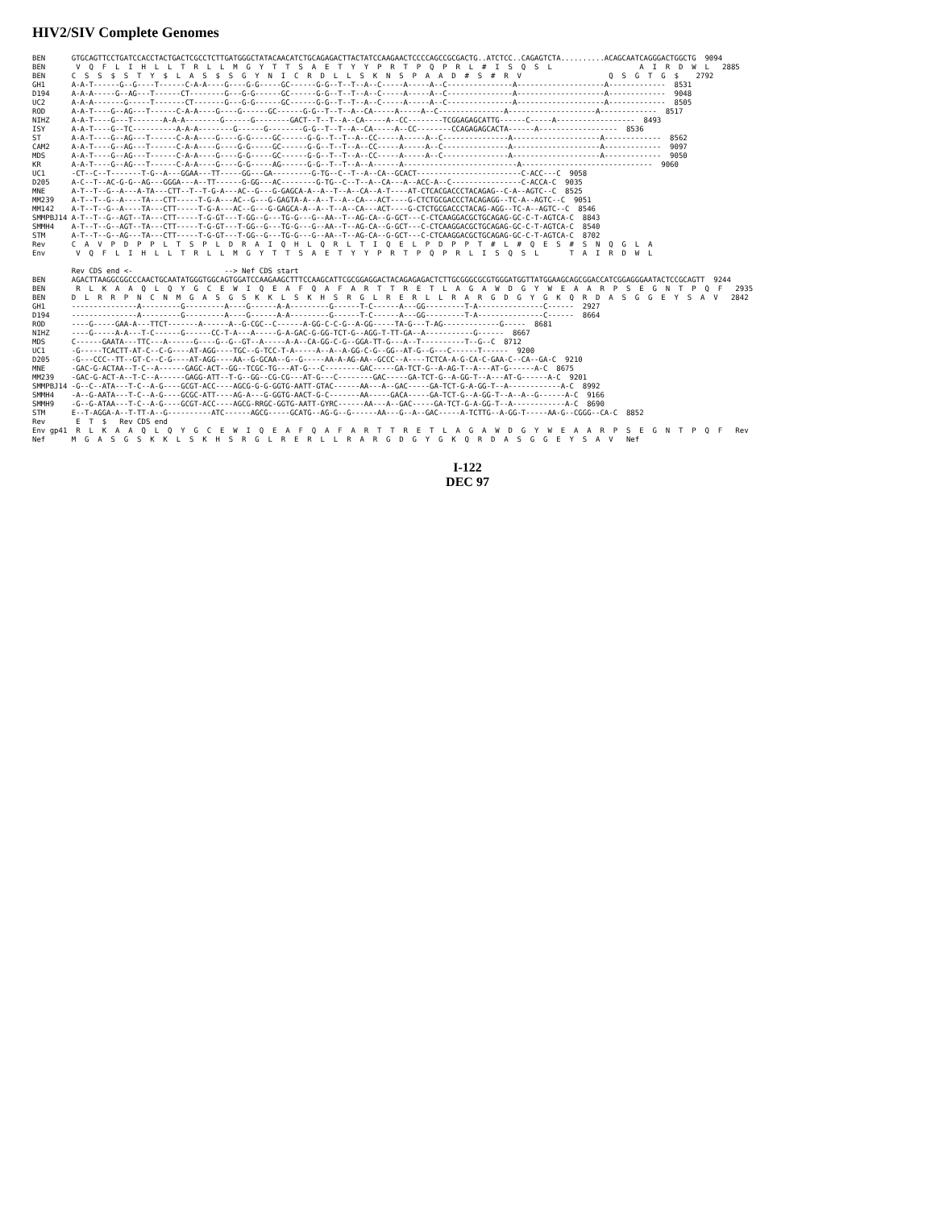HIV2/SIV Complete Genomes
BEN      GTGCAGTTCCTGATCCACCTACTGACTCGCCTCTTGATGGGCTATACAACATCTGCAGAGACTTACTATCCAAGAACTCCCCAGCCGCGACTG..ATCTCC..CAGAGTCTA..........ACAGCAATCAGGGACTGGCTG  9094
BEN       V  Q  F  L  I  H  L  L  T  R  L  L  M  G  Y  T  T  S  A  E  T  Y  Y  P  R  T  P  Q  P  R  L  #  I  S  Q  S  L                    A  I  R  D  W  L   2885
BEN      C  S  S  $  S  T  Y  $  L  A  S  $  S  G  Y  N  I  C  R  D  L  L  S  K  N  S  P  A  A  D  #  S  #  R  V                    Q  S  G  T  G  $    2792
GH1      A-A-T------G--G----T------C-A-A----G----G-G-----GC------G-G--T--T--A--C-----A-----A--C---------------A--------------------A-------------  8531
D194     A-A-A-----G--AG---T------CT--------G---G-G------GC------G-G--T--T--A--C-----A-----A--C---------------A--------------------A-------------  9048
UC2      A-A-A-------G-----T-------CT-------G---G-G------GC------G-G--T--T--A--C-----A-----A--C---------------A--------------------A-------------  8505
ROD      A-A-T----G--AG---T------C-A-A----G----G------GC------G-G--T--T--A--CA-----A-----A--C---------------A--------------------A-------------  8517
NIHZ     A-A-T----G---T-------A-A-A--------G------G--------GACT--T--T--A--CA-----A--CC--------TCGGAGAGCATTG------C-----A------------------  8493
ISY      A-A-T----G--TC----------A-A-A--------G------G--------G-G--T--T--A--CA-----A--CC--------CCAGAGAGCACTA------A------------------  8536
ST       A-A-T----G--AG---T------C-A-A----G----G-G-----GC------G-G--T--T--A--CC-----A-----A--C---------------A--------------------A-------------  8562
CAM2     A-A-T----G--AG---T------C-A-A----G----G-G-----GC------G-G--T--T--A--CC-----A-----A--C---------------A--------------------A-------------  9097
MDS      A-A-T----G--AG---T------C-A-A----G----G-G-----GC------G-G--T--T--A--CC-----A-----A--C---------------A--------------------A-------------  9050
KR       A-A-T----G--AG---T------C-A-A----G----G-G-----AG------G-G--T--T--A--A------A--------------------------A------------------------------  9060
UC1      -CT--C--T-------T-G--A---GGAA---TT-----GG---GA---------G-TG--C--T--A--CA--GCACT------------------------C-ACC---C  9058
D205     A-C--T--AC-G-G--AG---GGGA---A--TT------G-GG---AC--------G-TG--C--T--A--CA---A--ACC-A--C----------------C-ACCA-C  9035
MNE      A-T--T--G--A---A-TA---CTT--T--T-G-A---AC--G---G-GAGCA-A--A--T--A--CA--A-T----AT-CTCACGACCCTACAGAG--C-A--AGTC--C  8525
MM239    A-T--T--G--A----TA---CTT-----T-G-A---AC--G---G-GAGTA-A--A--T--A--CA---ACT----G-CTCTGCGACCCTACAGAGG--TC-A--AGTC--C  9051
MM142    A-T--T--G--A----TA---CTT-----T-G-A---AC--G---G-GAGCA-A--A--T--A--CA---ACT----G-CTCTGCGACCCTACAG-AGG--TC-A--AGTC--C  8546
SMMPBJ14 A-T--T--G--AGT--TA---CTT-----T-G-GT---T-GG--G---TG-G---G--AA--T--AG-CA--G-GCT---C-CTCAAGGACGCTGCAGAG-GC-C-T-AGTCA-C  8843
SMMH4    A-T--T--G--AGT--TA---CTT-----T-G-GT---T-GG--G---TG-G---G--AA--T--AG-CA--G-GCT---C-CTCAAGGACGCTGCAGAG-GC-C-T-AGTCA-C  8540
STM      A-T--T--G--AG---TA---CTT-----T-G-GT---T-GG--G---TG-G---G--AA--T--AG-CA--G-GCT---C-CTCAAGGACGCTGCAGAG-GC-C-T-AGTCA-C  8702
Rev      C  A  V  P  D  P  P  L  T  S  P  L  D  R  A  I  Q  H  L  Q  R  L  T  I  Q  E  L  P  D  P  P  T  #  L  #  Q  E  S  #  S  N  Q  G  L  A
Env       V  Q  F  L  I  H  L  L  T  R  L  L  M  G  Y  T  T  S  A  E  T  Y  Y  P  R  T  P  Q  P  R  L  I  S  Q  S  L       T  A  I  R  D  W  L

         Rev CDS end <-                     --> Nef CDS start
BEN      AGACTTAAGGCGGCCCAACTGCAATATGGGTGGCAGTGGATCCAAGAAGCTTTCCAAGCATTCGCGGAGGACTACAGAGAGACTCTTGCGGGCGCGTGGGATGGTTATGGAAGCAGCGGACCATCGGAGGGAATACTCCGCAGTT  9244
BEN       R  L  K  A  A  Q  L  Q  Y  G  C  E  W  I  Q  E  A  F  Q  A  F  A  R  T  T  R  E  T  L  A  G  A  W  D  G  Y  W  E  A  A  R  P  S  E  G  N  T  P  Q  F   2935
BEN      D  L  R  R  P  N  C  N  M  G  A  S  G  S  K  K  L  S  K  H  S  R  G  L  R  E  R  L  L  R  A  R  G  D  G  Y  G  K  Q  R  D  A  S  G  G  E  Y  S  A  V   2842
GH1      ---------------A---------G---------A----G------A-A---------G------T-C------A---GG---------T-A---------------C------  2927
D194     ---------------A---------G---------A----G------A-A---------G------T-C------A---GG---------T-A---------------C------  8664
ROD      ----G-----GAA-A---TTCT-------A------A--G-CGC--C------A-GG-C-C-G--A-GG-----TA-G---T-AG-------------G-----  8681
NIHZ     ----G-----A-A---T-C------G------CC-T-A---A-----G-A-GAC-G-GG-TCT-G--AGG-T-TT-GA--A-----------G------  8667
MDS      C------GAATA---TTC---A------G----G--G--GT--A-----A-A--CA-GG-C-G--GGA-TT-G---A--T----------T--G--C  8712
UC1      -G-----TCACTT-AT-C--C-G----AT-AGG----TGC--G-TCC-T-A-----A--A--A-GG-C-G--GG--AT-G--G---C------T------  9200
D205     -G---CCC--TT--GT-C--C-G----AT-AGG----AA--G-GCAA--G--G-----AA-A-AG-AA--GCCC--A----TCTCA-A-G-CA-C-GAA-C--CA--GA-C  9210
MNE      -GAC-G-ACTAA--T-C--A------GAGC-ACT--GG--TCGC-TG---AT-G---C--------GAC-----GA-TCT-G--A-AG-T--A---AT-G------A-C  8675
MM239    -GAC-G-ACT-A--T-C--A------GAGG-ATT--T-G--GG--CG-CG---AT-G---C--------GAC-----GA-TCT-G--A-GG-T--A---AT-G------A-C  9201
SMMPBJ14 -G--C--ATA---T-C--A-G----GCGT-ACC----AGCG-G-G-GGTG-AATT-GTAC------AA---A--GAC-----GA-TCT-G-A-GG-T--A------------A-C  8992
SMMH4    -A--G-AATA---T-C--A-G----GCGC-ATT----AG-A---G-GGTG-AACT-G-C-------AA-----GACA-----GA-TCT-G--A-GG-T--A--A--G------A-C  9166
SMMH9    -G--G-ATAA---T-C--A-G----GCGT-ACC----AGCG-RRGC-GGTG-AATT-GYRC------AA---A--GAC-----GA-TCT-G-A-GG-T--A------------A-C  8690
STM      E--T-AGGA-A--T-TT-A--G----------ATC------AGCG-----GCATG--AG-G--G------AA---G--A--GAC-----A-TCTTG--A-GG-T-----AA-G--CGGG--CA-C  8852
Rev       E  T  $   Rev CDS end
Env gp41  R  L  K  A  A  Q  L  Q  Y  G  C  E  W  I  Q  E  A  F  Q  A  F  A  R  T  T  R  E  T  L  A  G  A  W  D  G  Y  W  E  A  A  R  P  S  E  G  N  T  P  Q  F   Rev
Nef      M  G  A  S  G  S  K  K  L  S  K  H  S  R  G  L  R  E  R  L  L  R  A  R  G  D  G  Y  G  K  Q  R  D  A  S  G  G  E  Y  S  A  V   Nef
I-122
DEC 97